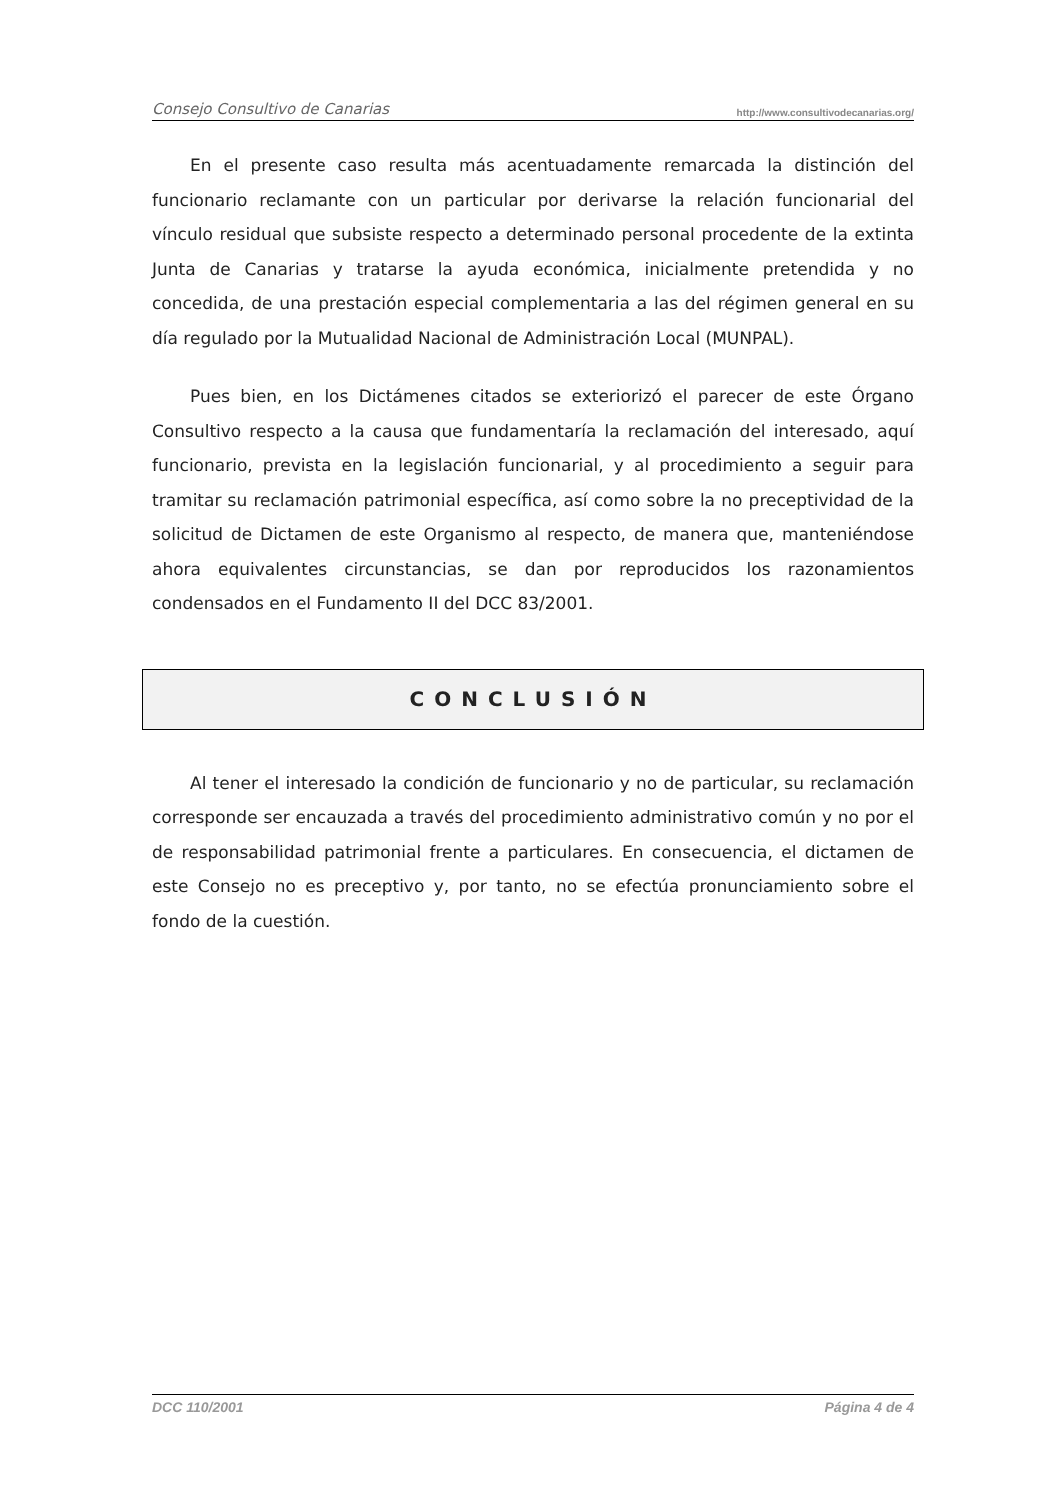Consejo Consultivo de Canarias http://www.consultivodecanarias.org/
En el presente caso resulta más acentuadamente remarcada la distinción del funcionario reclamante con un particular por derivarse la relación funcionarial del vínculo residual que subsiste respecto a determinado personal procedente de la extinta Junta de Canarias y tratarse la ayuda económica, inicialmente pretendida y no concedida, de una prestación especial complementaria a las del régimen general en su día regulado por la Mutualidad Nacional de Administración Local (MUNPAL).
Pues bien, en los Dictámenes citados se exteriorizó el parecer de este Órgano Consultivo respecto a la causa que fundamentaría la reclamación del interesado, aquí funcionario, prevista en la legislación funcionarial, y al procedimiento a seguir para tramitar su reclamación patrimonial específica, así como sobre la no preceptividad de la solicitud de Dictamen de este Organismo al respecto, de manera que, manteniéndose ahora equivalentes circunstancias, se dan por reproducidos los razonamientos condensados en el Fundamento II del DCC 83/2001.
CONCLUSIÓN
Al tener el interesado la condición de funcionario y no de particular, su reclamación corresponde ser encauzada a través del procedimiento administrativo común y no por el de responsabilidad patrimonial frente a particulares. En consecuencia, el dictamen de este Consejo no es preceptivo y, por tanto, no se efectúa pronunciamiento sobre el fondo de la cuestión.
DCC 110/2001 Página 4 de 4